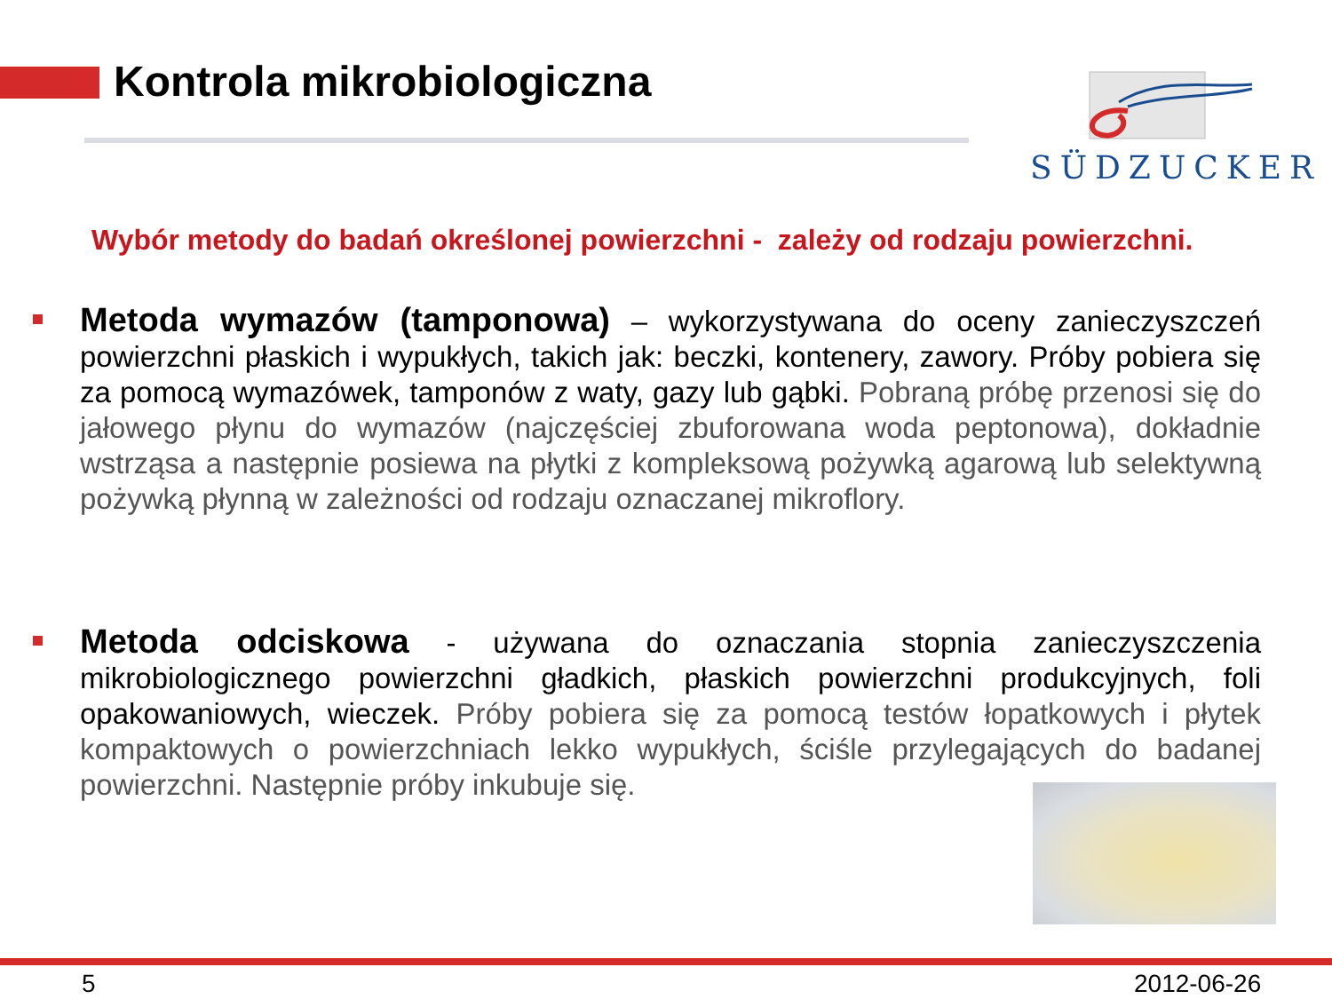Kontrola mikrobiologiczna
SÜDZUCKER
Wybór metody do badań określonej powierzchni - zależy od rodzaju powierzchni.
Metoda wymazów (tamponowa) – wykorzystywana do oceny zanieczyszczeń powierzchni płaskich i wypukłych, takich jak: beczki, kontenery, zawory. Próby pobiera się za pomocą wymazówek, tamponów z waty, gazy lub gąbki. Pobraną próbę przenosi się do jałowego płynu do wymazów (najczęściej zbuforowana woda peptonowa), dokładnie wstrząsa a następnie posiewa na płytki z kompleksową pożywką agarową lub selektywną pożywką płynną w zależności od rodzaju oznaczanej mikroflory.
Metoda odciskowa - używana do oznaczania stopnia zanieczyszczenia mikrobiologicznego powierzchni gładkich, płaskich powierzchni produkcyjnych, foli opakowaniowych, wieczek. Próby pobiera się za pomocą testów łopatkowych i płytek kompaktowych o powierzchniach lekko wypukłych, ściśle przylegających do badanej powierzchni. Następnie próby inkubuje się.
5 2012-06-26